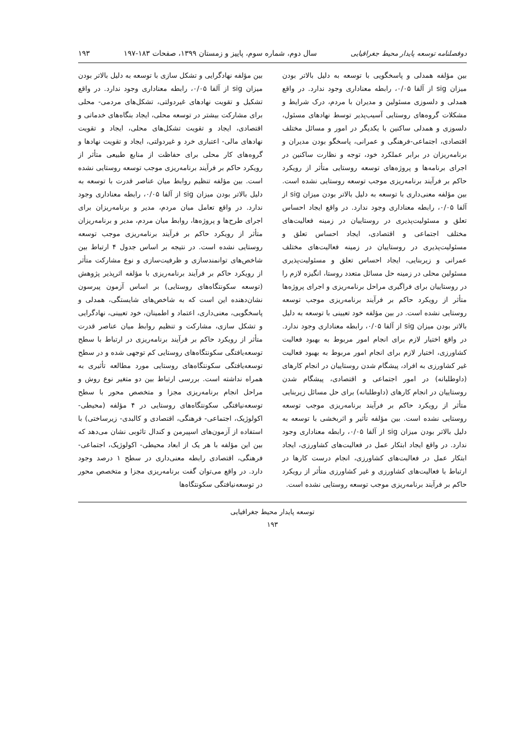دوفصلنامه توسعه پایدار محیط جغرافیایی سال دوم، شماره سوم، پاییز و زمستان ۱۳۹۹، صفحات ۱۸۳-۱۹۷ ۱۹۳
بین مؤلفه همدلی و پاسخگویی با توسعه به دلیل بالاتر بودن میزان sig از آلفا ۰/۰۵، رابطه معناداری وجود ندارد. در واقع همدلی و دلسوزی مسئولین و مدیران با مردم، درک شرایط و مشکلات گروه‌های روستایی آسیب‌پذیر توسط نهادهای مسئول، دلسوزی و همدلی ساکنین با یکدیگر در امور و مسائل مختلف اقتصادی، اجتماعی-فرهنگی و عمرانی، پاسخگو بودن مدیران و برنامه‌ریزان در برابر عملکرد خود، توجه و نظارت ساکنین در اجرای برنامه‌ها و پروژه‌های توسعه روستایی متأثر از رویکرد حاکم بر فرآیند برنامه‌ریزی موجب توسعه روستایی نشده است. بین مؤلفه معنی‌داری با توسعه به دلیل بالاتر بودن میزان sig از آلفا ۰/۰۵، رابطه معناداری وجود ندارد. در واقع ایجاد احساس تعلق و مسئولیت‌پذیری در روستاییان در زمینه فعالیت‌های مختلف اجتماعی و اقتصادی، ایجاد احساس تعلق و مسئولیت‌پذیری در روستاییان در زمینه فعالیت‌های مختلف عمرانی و زیربنایی، ایجاد احساس تعلق و مسئولیت‌پذیری مسئولین محلی در زمینه حل مسائل متعدد روستا، انگیزه لازم را در روستاییان برای فراگیری مراحل برنامه‌ریزی و اجرای پروژه‌ها متأثر از رویکرد حاکم بر فرآیند برنامه‌ریزی موجب توسعه روستایی نشده است. در بین مؤلفه خود تعیینی با توسعه به دلیل بالاتر بودن میزان sig از آلفا ۰/۰۵، رابطه معناداری وجود ندارد. در واقع اختیار لازم برای انجام امور مربوط به بهبود فعالیت کشاورزی، اختیار لازم برای انجام امور مربوط به بهبود فعالیت غیر کشاورزی به افراد، پیشگام شدن روستاییان در انجام کارهای (داوطلبانه) در امور اجتماعی و اقتصادی، پیشگام شدن روستاییان در انجام کارهای (داوطلبانه) برای حل مسائل زیربنایی متأثر از رویکرد حاکم بر فرآیند برنامه‌ریزی موجب توسعه روستایی نشده است. بین مؤلفه تأثیر و اثربخشی با توسعه به دلیل بالاتر بودن میزان sig از آلفا ۰/۰۵، رابطه معناداری وجود ندارد. در واقع ایجاد ابتکار عمل در فعالیت‌های کشاورزی، ایجاد ابتکار عمل در فعالیت‌های کشاورزی، انجام درست کارها در ارتباط با فعالیت‌های کشاورزی و غیر کشاورزی متأثر از رویکرد حاکم بر فرآیند برنامه‌ریزی موجب توسعه روستایی نشده است.
بین مؤلفه نهادگرایی و تشکل سازی با توسعه به دلیل بالاتر بودن میزان sig از آلفا ۰/۰۵، رابطه معناداری وجود ندارد. در واقع تشکیل و تقویت نهادهای غیردولتی، تشکل‌های مردمی- محلی برای مشارکت بیشتر در توسعه محلی، ایجاد بنگاه‌های خدماتی و اقتصادی، ایجاد و تقویت تشکل‌های محلی، ایجاد و تقویت نهادهای مالی- اعتباری خرد و غیردولتی، ایجاد و تقویت نهادها و گروه‌های کار محلی برای حفاظت از منابع طبیعی متأثر از رویکرد حاکم بر فرآیند برنامه‌ریزی موجب توسعه روستایی نشده است. بین مؤلفه تنظیم روابط میان عناصر قدرت با توسعه به دلیل بالاتر بودن میزان sig از آلفا ۰/۰۵، رابطه معناداری وجود ندارد. در واقع تعامل میان مردم، مدیر و برنامه‌ریزان برای اجرای طرح‌ها و پروژه‌ها، روابط میان مردم، مدیر و برنامه‌ریزان متأثر از رویکرد حاکم بر فرآیند برنامه‌ریزی موجب توسعه روستایی نشده است. در نتیجه بر اساس جدول ۴ ارتباط بین شاخص‌های توانمندسازی و ظرفیت‌سازی و نوع مشارکت متأثر از رویکرد حاکم بر فرآیند برنامه‌ریزی با مؤلفه اثرپذیر پژوهش (توسعه سکونتگاه‌های روستایی) بر اساس آزمون پیرسون نشان‌دهنده این است که به شاخص‌های شایستگی، همدلی و پاسخگویی، معنی‌داری، اعتماد و اطمینان، خود تعیینی، نهادگرایی و تشکل سازی، مشارکت و تنظیم روابط میان عناصر قدرت متأثر از رویکرد حاکم بر فرآیند برنامه‌ریزی در ارتباط با سطح توسعه‌یافتگی سکونتگاه‌های روستایی کم توجهی شده و در سطح توسعه‌یافتگی سکونتگاه‌های روستایی مورد مطالعه تأثیری به همراه نداشته است. بررسی ارتباط بین دو متغیر نوع روش و مراحل انجام برنامه‌ریزی مجزا و متخصص محور با سطح توسعه‌نیافتگی سکونتگاه‌های روستایی در ۴ مؤلفه (محیطی- اکولوژیک، اجتماعی- فرهنگی، اقتصادی و کالبدی- زیرساختی) با استفاده از آزمون‌های اسپیرمن و کندال تائوبی نشان می‌دهد که بین این مؤلفه با هر یک از ابعاد محیطی- اکولوژیک، اجتماعی- فرهنگی، اقتصادی رابطه معنی‌داری در سطح ۱ درصد وجود دارد. در واقع می‌توان گفت برنامه‌ریزی مجزا و متخصص محور در توسعه‌نیافتگی سکونتگاه‌ها
توسعه پایدار محیط جغرافیایی
۱۹۳